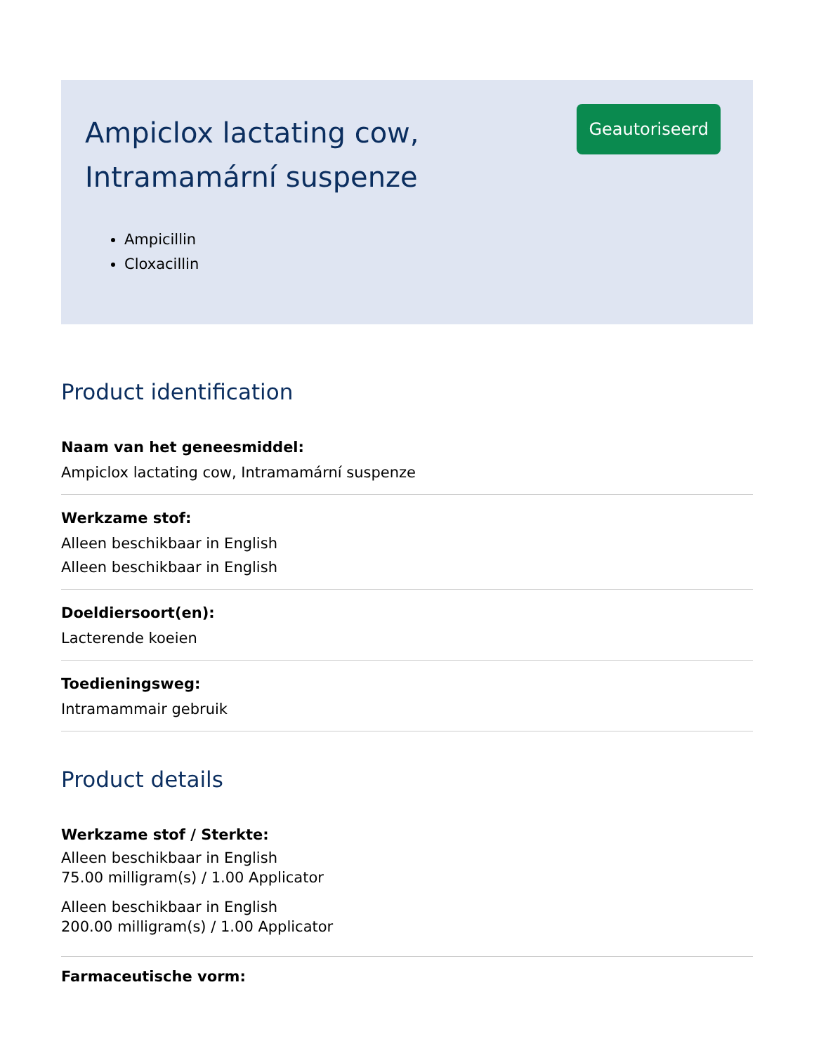Ampiclox lactating cow,
Intramamární suspenze
Ampicillin
Cloxacillin
Geautoriseerd
Product identification
Naam van het geneesmiddel:
Ampiclox lactating cow, Intramamární suspenze
Werkzame stof:
Alleen beschikbaar in English
Alleen beschikbaar in English
Doeldiersoort(en):
Lacterende koeien
Toedieningsweg:
Intramammair gebruik
Product details
Werkzame stof / Sterkte:
Alleen beschikbaar in English
75.00 milligram(s) / 1.00 Applicator
Alleen beschikbaar in English
200.00 milligram(s) / 1.00 Applicator
Farmaceutische vorm: